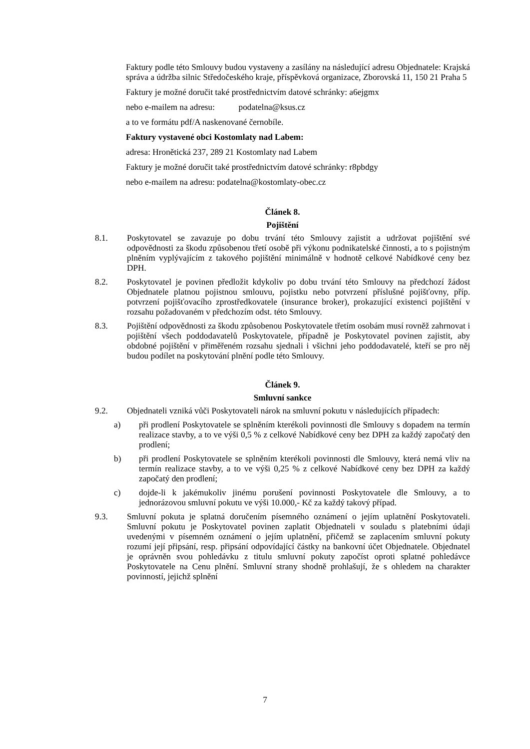Faktury podle této Smlouvy budou vystaveny a zasílány na následující adresu Objednatele: Krajská správa a údržba silnic Středočeského kraje, příspěvková organizace, Zborovská 11, 150 21 Praha 5
Faktury je možné doručit také prostřednictvím datové schránky: a6ejgmx
nebo e-mailem na adresu: podatelna@ksus.cz
a to ve formátu pdf/A naskenované černobíle.
Faktury vystavené obci Kostomlaty nad Labem:
adresa: Hronětická 237, 289 21 Kostomlaty nad Labem
Faktury je možné doručit také prostřednictvím datové schránky: r8pbdgy
nebo e-mailem na adresu: podatelna@kostomlaty-obec.cz
Článek 8.
Pojištění
8.1. Poskytovatel se zavazuje po dobu trvání této Smlouvy zajistit a udržovat pojištění své odpovědnosti za škodu způsobenou třetí osobě při výkonu podnikatelské činnosti, a to s pojistným plněním vyplývajícím z takového pojištění minimálně v hodnotě celkové Nabídkové ceny bez DPH.
8.2. Poskytovatel je povinen předložit kdykoliv po dobu trvání této Smlouvy na předchozí žádost Objednatele platnou pojistnou smlouvu, pojistku nebo potvrzení příslušné pojišťovny, příp. potvrzení pojišťovacího zprostředkovatele (insurance broker), prokazující existenci pojištění v rozsahu požadovaném v předchozím odst. této Smlouvy.
8.3. Pojištění odpovědnosti za škodu způsobenou Poskytovatele třetím osobám musí rovněž zahrnovat i pojištění všech poddodavatelů Poskytovatele, případně je Poskytovatel povinen zajistit, aby obdobné pojištění v přiměřeném rozsahu sjednali i všichni jeho poddodavatelé, kteří se pro něj budou podílet na poskytování plnění podle této Smlouvy.
Článek 9.
Smluvní sankce
9.2. Objednateli vzniká vůči Poskytovateli nárok na smluvní pokutu v následujících případech:
a) při prodlení Poskytovatele se splněním kterékoli povinnosti dle Smlouvy s dopadem na termín realizace stavby, a to ve výši 0,5 % z celkové Nabídkové ceny bez DPH za každý započatý den prodlení;
b) při prodlení Poskytovatele se splněním kterékoli povinnosti dle Smlouvy, která nemá vliv na termín realizace stavby, a to ve výši 0,25 % z celkové Nabídkové ceny bez DPH za každý započatý den prodlení;
c) dojde-li k jakémukoliv jinému porušení povinnosti Poskytovatele dle Smlouvy, a to jednorázovou smluvní pokutu ve výši 10.000,- Kč za každý takový případ.
9.3. Smluvní pokuta je splatná doručením písemného oznámení o jejím uplatnění Poskytovateli. Smluvní pokutu je Poskytovatel povinen zaplatit Objednateli v souladu s platebními údaji uvedenými v písemném oznámení o jejím uplatnění, přičemž se zaplacením smluvní pokuty rozumí její připsání, resp. připsání odpovídající částky na bankovní účet Objednatele. Objednatel je oprávněn svou pohledávku z titulu smluvní pokuty započíst oproti splatné pohledávce Poskytovatele na Cenu plnění. Smluvní strany shodně prohlašují, že s ohledem na charakter povinností, jejichž splnění
7